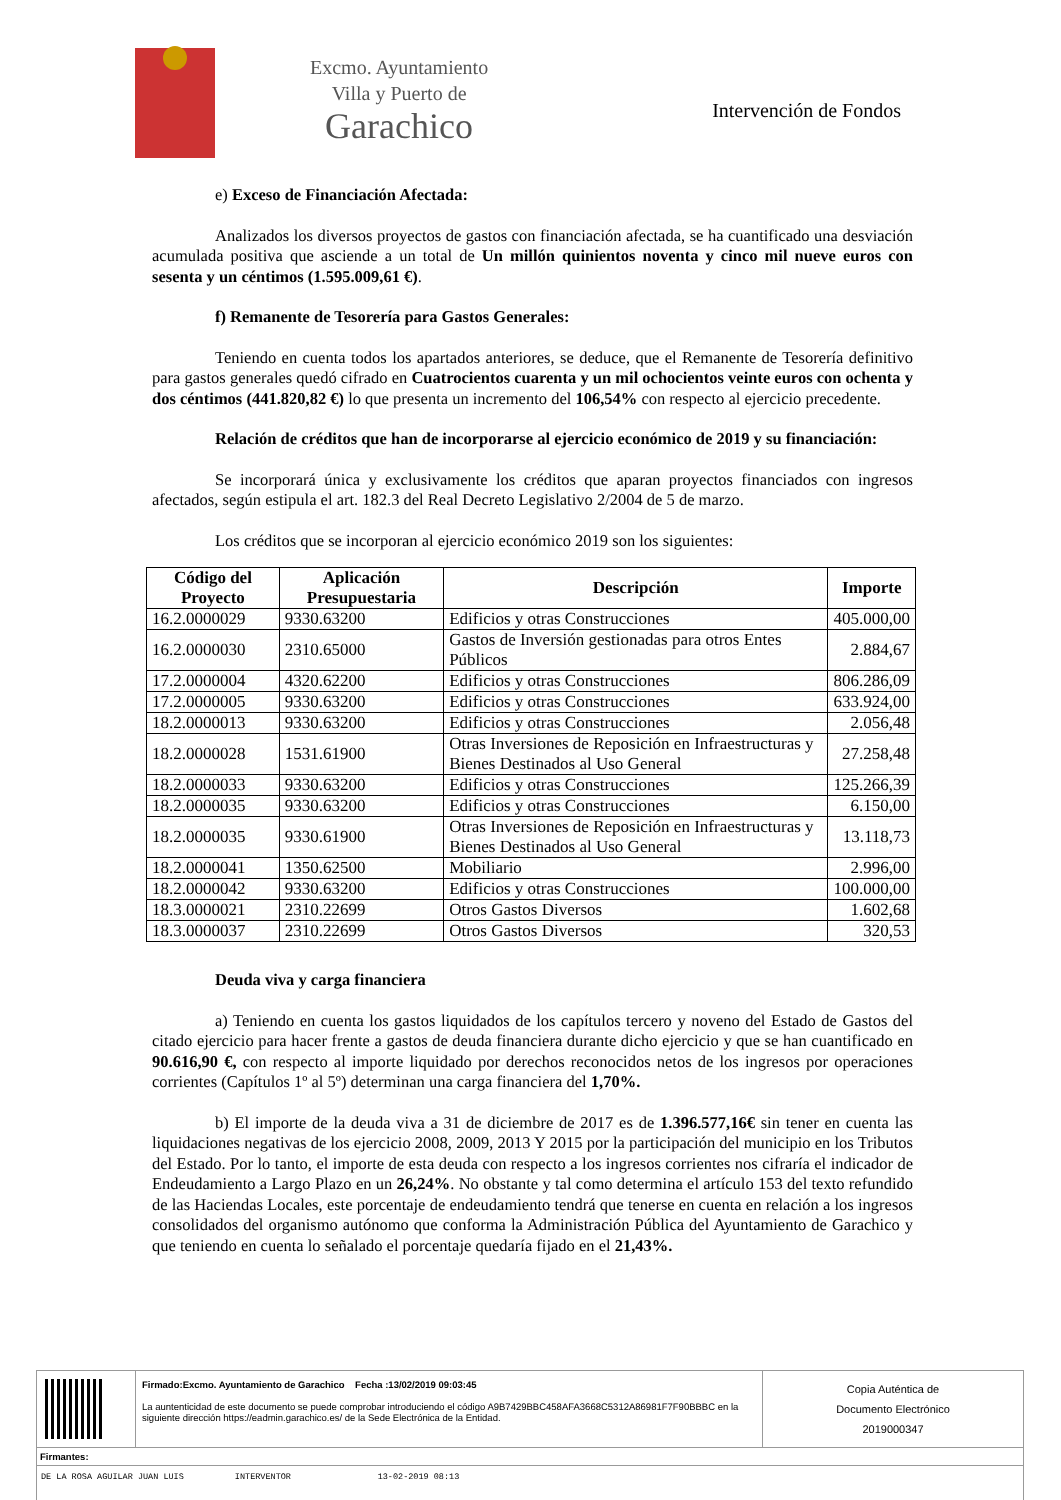Excmo. Ayuntamiento
Villa y Puerto de
Garachico
Intervención de Fondos
e) Exceso de Financiación Afectada:
Analizados los diversos proyectos de gastos con financiación afectada, se ha cuantificado una desviación acumulada positiva que asciende a un total de Un millón quinientos noventa y cinco mil nueve euros con sesenta y un céntimos (1.595.009,61 €).
f) Remanente de Tesorería para Gastos Generales:
Teniendo en cuenta todos los apartados anteriores, se deduce, que el Remanente de Tesorería definitivo para gastos generales quedó cifrado en Cuatrocientos cuarenta y un mil ochocientos veinte euros con ochenta y dos céntimos (441.820,82 €) lo que presenta un incremento del 106,54% con respecto al ejercicio precedente.
Relación de créditos que han de incorporarse al ejercicio económico de 2019 y su financiación:
Se incorporará única y exclusivamente los créditos que aparan proyectos financiados con ingresos afectados, según estipula el art. 182.3 del Real Decreto Legislativo 2/2004 de 5 de marzo.
Los créditos que se incorporan al ejercicio económico 2019 son los siguientes:
| Código del Proyecto | Aplicación Presupuestaria | Descripción | Importe |
| --- | --- | --- | --- |
| 16.2.0000029 | 9330.63200 | Edificios y otras Construcciones | 405.000,00 |
| 16.2.0000030 | 2310.65000 | Gastos de Inversión gestionadas para otros Entes Públicos | 2.884,67 |
| 17.2.0000004 | 4320.62200 | Edificios y otras Construcciones | 806.286,09 |
| 17.2.0000005 | 9330.63200 | Edificios y otras Construcciones | 633.924,00 |
| 18.2.0000013 | 9330.63200 | Edificios y otras Construcciones | 2.056,48 |
| 18.2.0000028 | 1531.61900 | Otras Inversiones de Reposición en Infraestructuras y Bienes Destinados al Uso General | 27.258,48 |
| 18.2.0000033 | 9330.63200 | Edificios y otras Construcciones | 125.266,39 |
| 18.2.0000035 | 9330.63200 | Edificios y otras Construcciones | 6.150,00 |
| 18.2.0000035 | 9330.61900 | Otras Inversiones de Reposición en Infraestructuras y Bienes Destinados al Uso General | 13.118,73 |
| 18.2.0000041 | 1350.62500 | Mobiliario | 2.996,00 |
| 18.2.0000042 | 9330.63200 | Edificios y otras Construcciones | 100.000,00 |
| 18.3.0000021 | 2310.22699 | Otros Gastos Diversos | 1.602,68 |
| 18.3.0000037 | 2310.22699 | Otros Gastos Diversos | 320,53 |
Deuda viva y carga financiera
a) Teniendo en cuenta los gastos liquidados de los capítulos tercero y noveno del Estado de Gastos del citado ejercicio para hacer frente a gastos de deuda financiera durante dicho ejercicio y que se han cuantificado en 90.616,90 €, con respecto al importe liquidado por derechos reconocidos netos de los ingresos por operaciones corrientes (Capítulos 1º al 5º) determinan una carga financiera del 1,70%.
b) El importe de la deuda viva a 31 de diciembre de 2017 es de 1.396.577,16€ sin tener en cuenta las liquidaciones negativas de los ejercicio 2008, 2009, 2013 Y 2015 por la participación del municipio en los Tributos del Estado. Por lo tanto, el importe de esta deuda con respecto a los ingresos corrientes nos cifraría el indicador de Endeudamiento a Largo Plazo en un 26,24%. No obstante y tal como determina el artículo 153 del texto refundido de las Haciendas Locales, este porcentaje de endeudamiento tendrá que tenerse en cuenta en relación a los ingresos consolidados del organismo autónomo que conforma la Administración Pública del Ayuntamiento de Garachico y que teniendo en cuenta lo señalado el porcentaje quedaría fijado en el 21,43%.
Firmado:Excmo. Ayuntamiento de Garachico Fecha :13/02/2019 09:03:45
La auntenticidad de este documento se puede comprobar introduciendo el código A9B7429BBC458AFA3668C5312A86981F7F90BBBC en la siguiente dirección https://eadmin.garachico.es/ de la Sede Electrónica de la Entidad.
Copia Auténtica de
Documento Electrónico
2019000347
Firmantes:
DE LA ROSA AGUILAR JUAN LUIS INTERVENTOR 13-02-2019 08:13